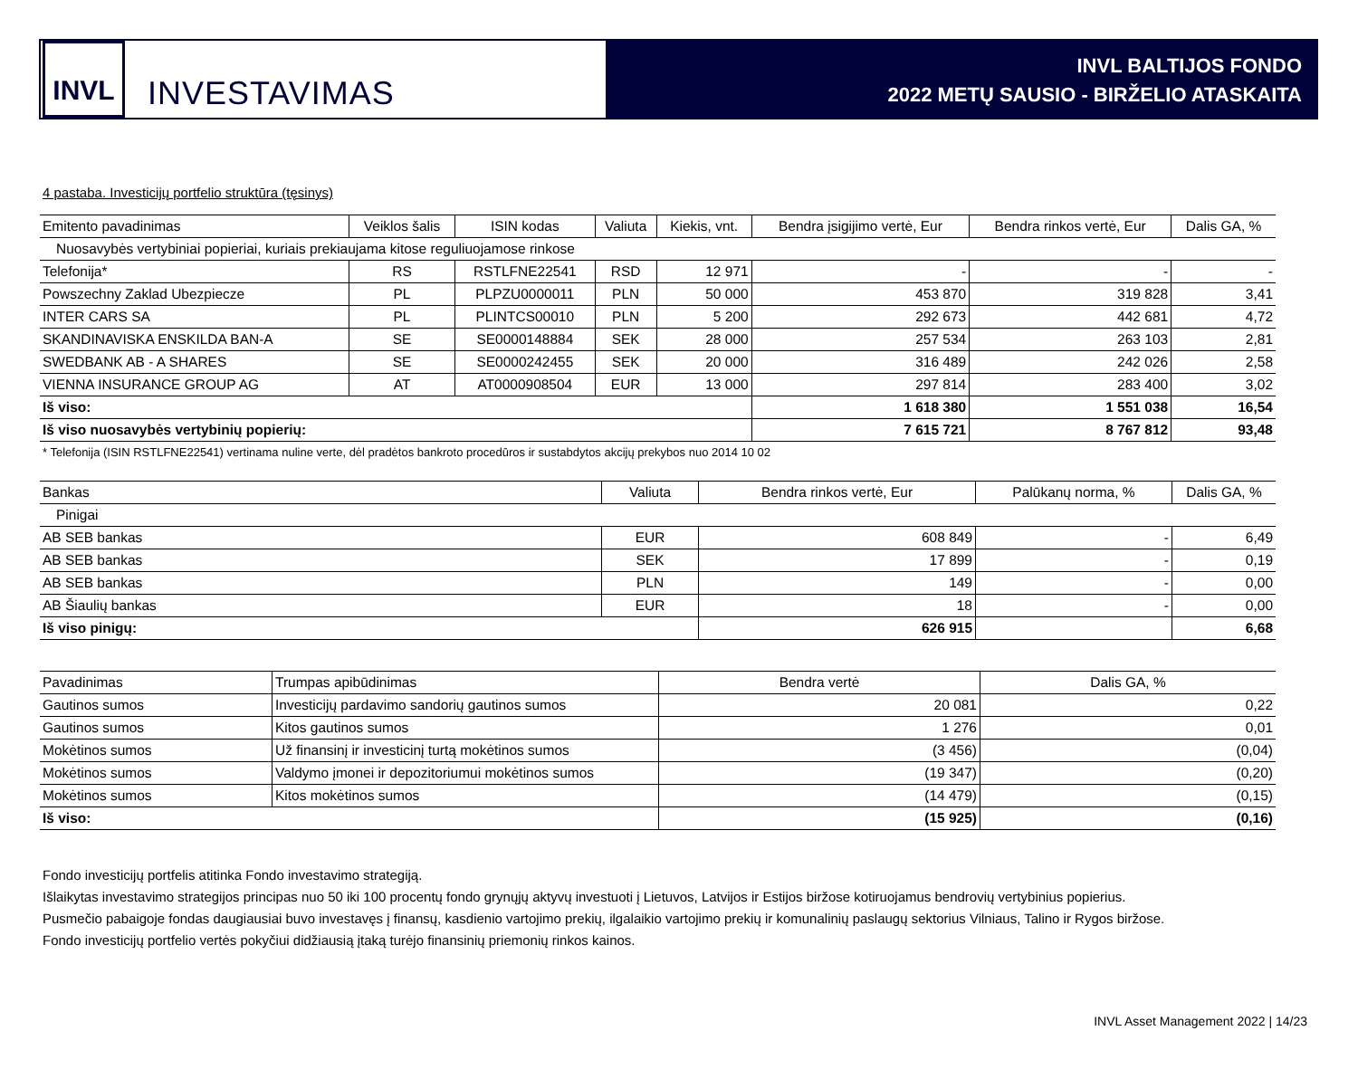INVL
INVESTAVIMAS
INVL BALTIJOS FONDO
2022 METŲ SAUSIO - BIRŽELIO ATASKAITA
4 pastaba. Investicijų portfelio struktūra (tęsinys)
| Emitento pavadinimas | Veiklos šalis | ISIN kodas | Valiuta | Kiekis, vnt. | Bendra įsigijimo vertė, Eur | Bendra rinkos vertė, Eur | Dalis GA, % |
| --- | --- | --- | --- | --- | --- | --- | --- |
| Nuosavybės vertybiniai popieriai, kuriais prekiaujama kitose reguliuojamose rinkose | | | | | | | |
| Telefonija* | RS | RSTLFNE22541 | RSD | 12 971 | - | - | - |
| Powszechny Zaklad Ubezpiecze | PL | PLPZU0000011 | PLN | 50 000 | 453 870 | 319 828 | 3,41 |
| INTER CARS SA | PL | PLINTCS00010 | PLN | 5 200 | 292 673 | 442 681 | 4,72 |
| SKANDINAVISKA ENSKILDA BAN-A | SE | SE0000148884 | SEK | 28 000 | 257 534 | 263 103 | 2,81 |
| SWEDBANK AB - A SHARES | SE | SE0000242455 | SEK | 20 000 | 316 489 | 242 026 | 2,58 |
| VIENNA INSURANCE GROUP AG | AT | AT0000908504 | EUR | 13 000 | 297 814 | 283 400 | 3,02 |
| Iš viso: | | | | | 1 618 380 | 1 551 038 | 16,54 |
| Iš viso nuosavybės vertybinių popierių: | | | | | 7 615 721 | 8 767 812 | 93,48 |
* Telefonija (ISIN RSTLFNE22541) vertinama nuline verte, dėl pradėtos bankroto procedūros ir sustabdytos akcijų prekybos nuo 2014 10 02
| Bankas | Valiuta | Bendra rinkos vertė, Eur | Palūkanų norma, % | Dalis GA, % |
| --- | --- | --- | --- | --- |
| Pinigai | | | | |
| AB SEB bankas | EUR | 608 849 | - | 6,49 |
| AB SEB bankas | SEK | 17 899 | - | 0,19 |
| AB SEB bankas | PLN | 149 | - | 0,00 |
| AB Šiaulių bankas | EUR | 18 | - | 0,00 |
| Iš viso pinigų: | | 626 915 | | 6,68 |
| Pavadinimas | Trumpas apibūdinimas | Bendra vertė | Dalis GA, % |
| --- | --- | --- | --- |
| Gautinos sumos | Investicijų pardavimo sandorių gautinos sumos | 20 081 | 0,22 |
| Gautinos sumos | Kitos gautinos sumos | 1 276 | 0,01 |
| Mokėtinos sumos | Už finansinį ir investicinį turtą mokėtinos sumos | (3 456) | (0,04) |
| Mokėtinos sumos | Valdymo įmonei ir depozitoriumui mokėtinos sumos | (19 347) | (0,20) |
| Mokėtinos sumos | Kitos mokėtinos sumos | (14 479) | (0,15) |
| Iš viso: | | (15 925) | (0,16) |
Fondo investicijų portfelis atitinka Fondo investavimo strategiją.
Išlaikytas investavimo strategijos principas nuo 50 iki 100 procentų fondo grynųjų aktyvų investuoti į Lietuvos, Latvijos ir Estijos biržose kotiruojamus bendrovių vertybinius popierius.
Pusmečio pabaigoje fondas daugiausiai buvo investavęs į finansų, kasdienio vartojimo prekių, ilgalaikio vartojimo prekių ir komunalinių paslaugų sektorius Vilniaus, Talino ir Rygos biržose.
Fondo investicijų portfelio vertės pokyčiui didžiausią įtaką turėjo finansinių priemonių rinkos kainos.
INVL Asset Management 2022 | 14/23